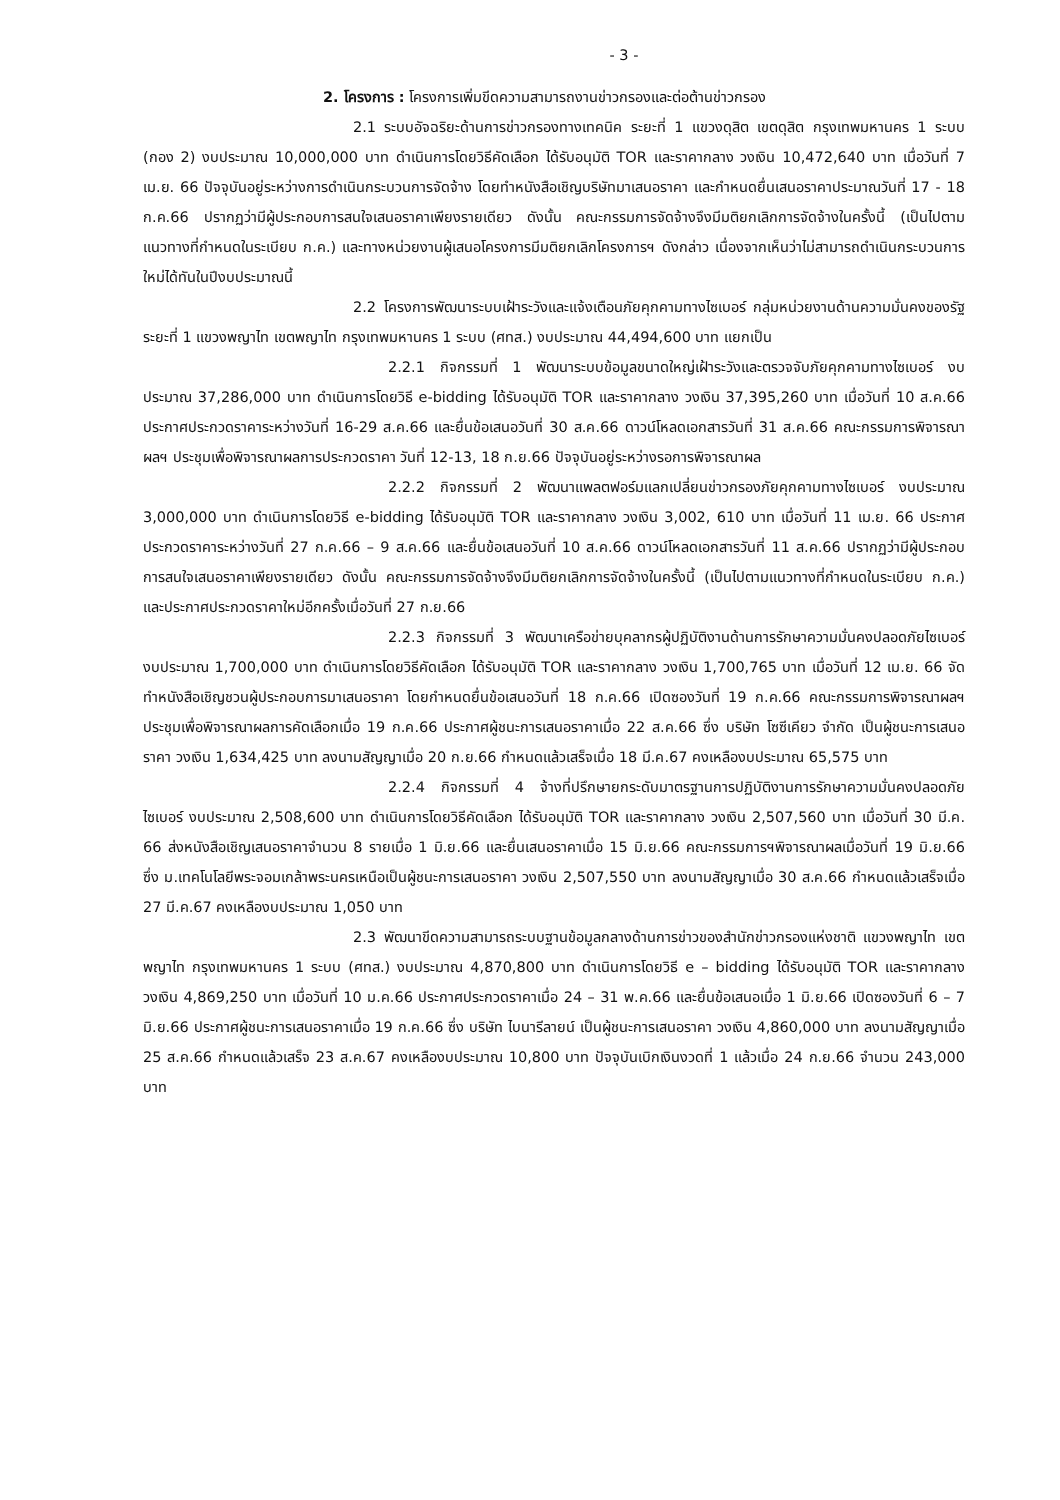- 3 -
2. โครงการ : โครงการเพิ่มขีดความสามารถงานข่าวกรองและต่อต้านข่าวกรอง
2.1 ระบบอัจฉริยะด้านการข่าวกรองทางเทคนิค ระยะที่ 1 แขวงดุสิต เขตดุสิต กรุงเทพมหานคร 1 ระบบ (กอง 2) งบประมาณ 10,000,000 บาท ดำเนินการโดยวิธีคัดเลือก ได้รับอนุมัติ TOR และราคากลาง วงเงิน 10,472,640 บาท เมื่อวันที่ 7 เม.ย. 66 ปัจจุบันอยู่ระหว่างการดำเนินกระบวนการจัดจ้าง โดยทำหนังสือเชิญบริษัทมาเสนอราคา และกำหนดยื่นเสนอราคาประมาณวันที่ 17 - 18 ก.ค.66 ปรากฏว่ามีผู้ประกอบการสนใจเสนอราคาเพียงรายเดียว ดังนั้น คณะกรรมการจัดจ้างจึงมีมติยกเลิกการจัดจ้างในครั้งนี้ (เป็นไปตามแนวทางที่กำหนดในระเบียบ ก.ค.) และทางหน่วยงานผู้เสนอโครงการมีมติยกเลิกโครงการฯ ดังกล่าว เนื่องจากเห็นว่าไม่สามารถดำเนินกระบวนการใหม่ได้ทันในปีงบประมาณนี้
2.2 โครงการพัฒนาระบบเฝ้าระวังและแจ้งเตือนภัยคุกคามทางไซเบอร์ กลุ่มหน่วยงานด้านความมั่นคงของรัฐ ระยะที่ 1 แขวงพญาไท เขตพญาไท กรุงเทพมหานคร 1 ระบบ (ศทส.) งบประมาณ 44,494,600 บาท แยกเป็น
2.2.1 กิจกรรมที่ 1 พัฒนาระบบข้อมูลขนาดใหญ่เฝ้าระวังและตรวจจับภัยคุกคามทางไซเบอร์ งบประมาณ 37,286,000 บาท ดำเนินการโดยวิธี e-bidding ได้รับอนุมัติ TOR และราคากลาง วงเงิน 37,395,260 บาท เมื่อวันที่ 10 ส.ค.66 ประกาศประกวดราคาระหว่างวันที่ 16-29 ส.ค.66 และยื่นข้อเสนอวันที่ 30 ส.ค.66 ดาวน์โหลดเอกสารวันที่ 31 ส.ค.66 คณะกรรมการพิจารณาผลฯ ประชุมเพื่อพิจารณาผลการประกวดราคา วันที่ 12-13, 18 ก.ย.66 ปัจจุบันอยู่ระหว่างรอการพิจารณาผล
2.2.2 กิจกรรมที่ 2 พัฒนาแพลตฟอร์มแลกเปลี่ยนข่าวกรองภัยคุกคามทางไซเบอร์ งบประมาณ 3,000,000 บาท ดำเนินการโดยวิธี e-bidding ได้รับอนุมัติ TOR และราคากลาง วงเงิน 3,002, 610 บาท เมื่อวันที่ 11 เม.ย. 66 ประกาศประกวดราคาระหว่างวันที่ 27 ก.ค.66 – 9 ส.ค.66 และยื่นข้อเสนอวันที่ 10 ส.ค.66 ดาวน์โหลดเอกสารวันที่ 11 ส.ค.66 ปรากฏว่ามีผู้ประกอบการสนใจเสนอราคาเพียงรายเดียว ดังนั้น คณะกรรมการจัดจ้างจึงมีมติยกเลิกการจัดจ้างในครั้งนี้ (เป็นไปตามแนวทางที่กำหนดในระเบียบ ก.ค.) และประกาศประกวดราคาใหม่อีกครั้งเมื่อวันที่ 27 ก.ย.66
2.2.3 กิจกรรมที่ 3 พัฒนาเครือข่ายบุคลากรผู้ปฏิบัติงานด้านการรักษาความมั่นคงปลอดภัยไซเบอร์ งบประมาณ 1,700,000 บาท ดำเนินการโดยวิธีคัดเลือก ได้รับอนุมัติ TOR และราคากลาง วงเงิน 1,700,765 บาท เมื่อวันที่ 12 เม.ย. 66 จัดทำหนังสือเชิญชวนผู้ประกอบการมาเสนอราคา โดยกำหนดยื่นข้อเสนอวันที่ 18 ก.ค.66 เปิดซองวันที่ 19 ก.ค.66 คณะกรรมการพิจารณาผลฯ ประชุมเพื่อพิจารณาผลการคัดเลือกเมื่อ 19 ก.ค.66 ประกาศผู้ชนะการเสนอราคาเมื่อ 22 ส.ค.66 ซึ่ง บริษัท โซซีเคียว จำกัด เป็นผู้ชนะการเสนอราคา วงเงิน 1,634,425 บาท ลงนามสัญญาเมื่อ 20 ก.ย.66 กำหนดแล้วเสร็จเมื่อ 18 มี.ค.67 คงเหลืองบประมาณ 65,575 บาท
2.2.4 กิจกรรมที่ 4 จ้างที่ปรึกษายกระดับมาตรฐานการปฏิบัติงานการรักษาความมั่นคงปลอดภัยไซเบอร์ งบประมาณ 2,508,600 บาท ดำเนินการโดยวิธีคัดเลือก ได้รับอนุมัติ TOR และราคากลาง วงเงิน 2,507,560 บาท เมื่อวันที่ 30 มี.ค. 66 ส่งหนังสือเชิญเสนอราคาจำนวน 8 รายเมื่อ 1 มิ.ย.66 และยื่นเสนอราคาเมื่อ 15 มิ.ย.66 คณะกรรมการฯพิจารณาผลเมื่อวันที่ 19 มิ.ย.66 ซึ่ง ม.เทคโนโลยีพระจอมเกล้าพระนครเหนือเป็นผู้ชนะการเสนอราคา วงเงิน 2,507,550 บาท ลงนามสัญญาเมื่อ 30 ส.ค.66 กำหนดแล้วเสร็จเมื่อ 27 มี.ค.67 คงเหลืองบประมาณ 1,050 บาท
2.3 พัฒนาขีดความสามารถระบบฐานข้อมูลกลางด้านการข่าวของสำนักข่าวกรองแห่งชาติ แขวงพญาไท เขตพญาไท กรุงเทพมหานคร 1 ระบบ (ศทส.) งบประมาณ 4,870,800 บาท ดำเนินการโดยวิธี e – bidding ได้รับอนุมัติ TOR และราคากลาง วงเงิน 4,869,250 บาท เมื่อวันที่ 10 ม.ค.66 ประกาศประกวดราคาเมื่อ 24 – 31 พ.ค.66 และยื่นข้อเสนอเมื่อ 1 มิ.ย.66 เปิดซองวันที่ 6 – 7 มิ.ย.66 ประกาศผู้ชนะการเสนอราคาเมื่อ 19 ก.ค.66 ซึ่ง บริษัท ไบนารีลายน์ เป็นผู้ชนะการเสนอราคา วงเงิน 4,860,000 บาท ลงนามสัญญาเมื่อ 25 ส.ค.66 กำหนดแล้วเสร็จ 23 ส.ค.67 คงเหลืองบประมาณ 10,800 บาท ปัจจุบันเบิกเงินงวดที่ 1 แล้วเมื่อ 24 ก.ย.66 จำนวน 243,000 บาท